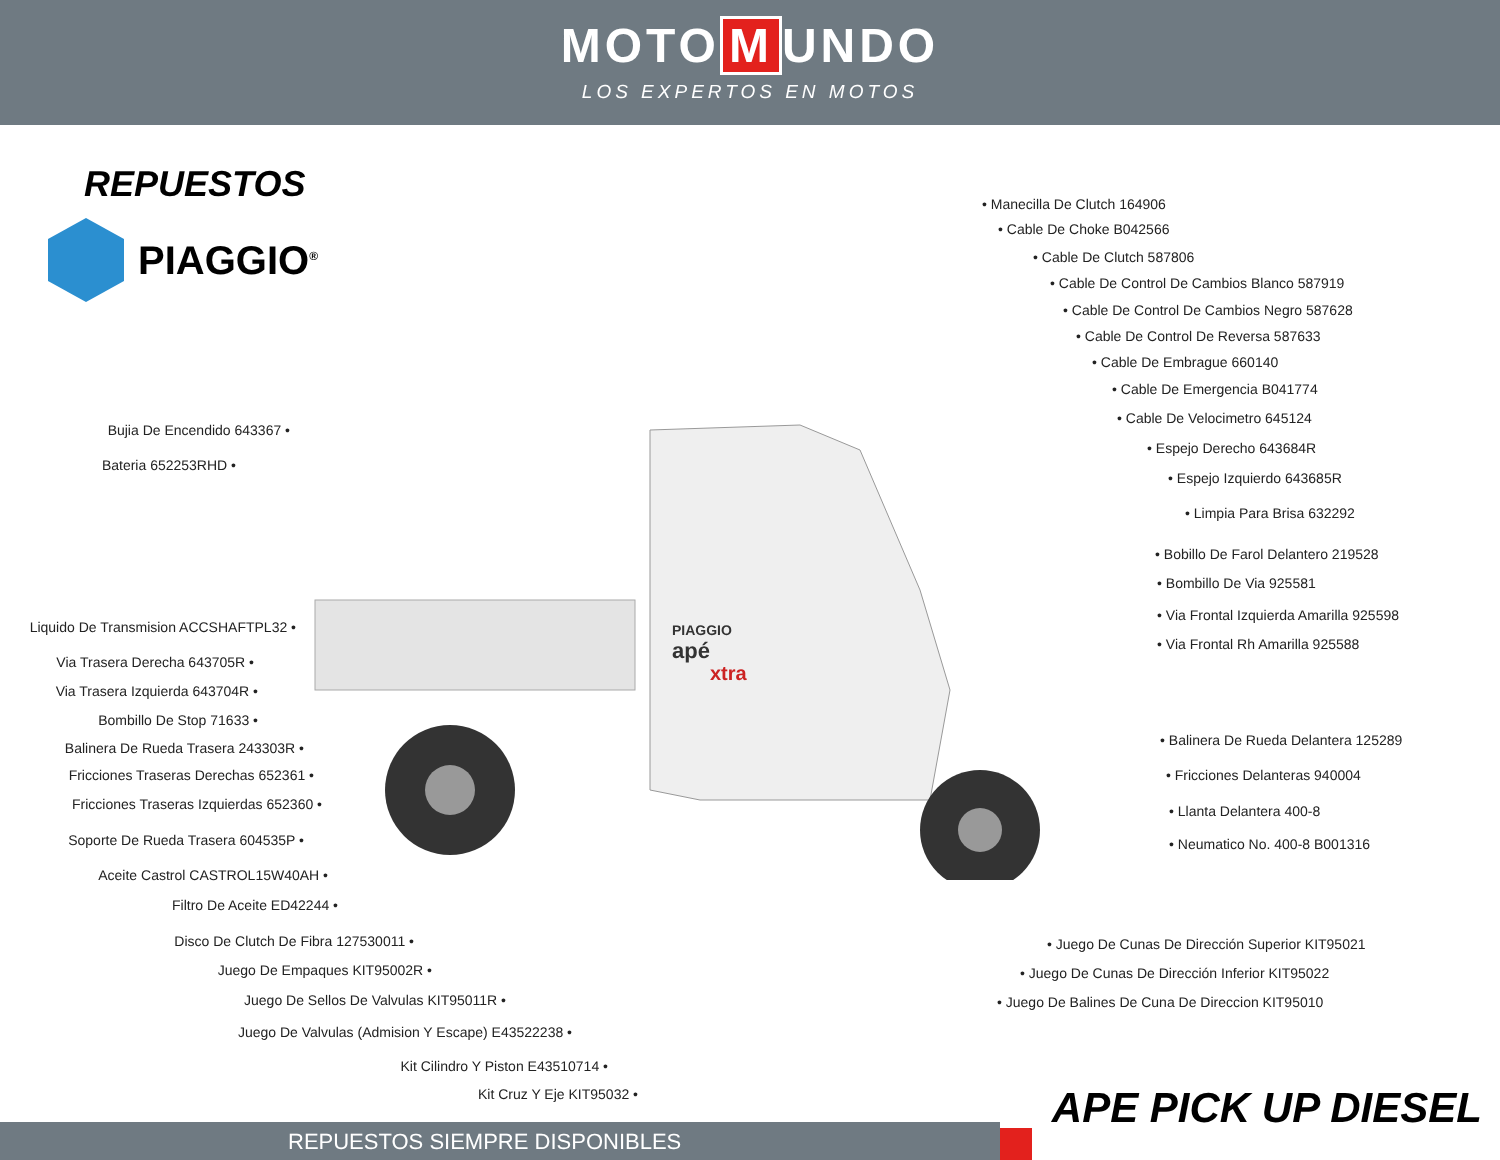MOTO M UNDO
LOS EXPERTOS EN MOTOS
REPUESTOS
PIAGGIO<sup>®</sup>
PIAGGIO
apé
xtra
Bujia De Encendido 643367 •
Bateria 652253RHD •
Liquido De Transmision ACCSHAFTPL32 •
Via Trasera Derecha 643705R •
Via Trasera Izquierda 643704R •
Bombillo De Stop 71633 •
Balinera De Rueda Trasera 243303R •
Fricciones Traseras Derechas 652361 •
Fricciones Traseras Izquierdas 652360 •
Soporte De Rueda Trasera 604535P •
Aceite Castrol CASTROL15W40AH •
Filtro De Aceite ED42244 •
Disco De Clutch De Fibra 127530011 •
Juego De Empaques KIT95002R •
Juego De Sellos De Valvulas KIT95011R •
Juego De Valvulas (Admision Y Escape) E43522238 •
Kit Cilindro Y Piston E43510714 •
Kit Cruz Y Eje KIT95032 •
• Manecilla De Clutch 164906
• Cable De Choke B042566
• Cable De Clutch 587806
• Cable De Control De Cambios Blanco 587919
• Cable De Control De Cambios Negro 587628
• Cable De Control De Reversa 587633
• Cable De Embrague 660140
• Cable De Emergencia B041774
• Cable De Velocimetro 645124
• Espejo Derecho 643684R
• Espejo Izquierdo 643685R
• Limpia Para Brisa 632292
• Bobillo De Farol Delantero 219528
• Bombillo De Via 925581
• Via Frontal Izquierda Amarilla 925598
• Via Frontal Rh Amarilla 925588
• Balinera De Rueda Delantera 125289
• Fricciones Delanteras 940004
• Llanta Delantera 400-8
• Neumatico No. 400-8 B001316
• Juego De Cunas De Dirección Superior KIT95021
• Juego De Cunas De Dirección Inferior KIT95022
• Juego De Balines De Cuna De Direccion KIT95010
APE PICK UP DIESEL
REPUESTOS SIEMPRE DISPONIBLES